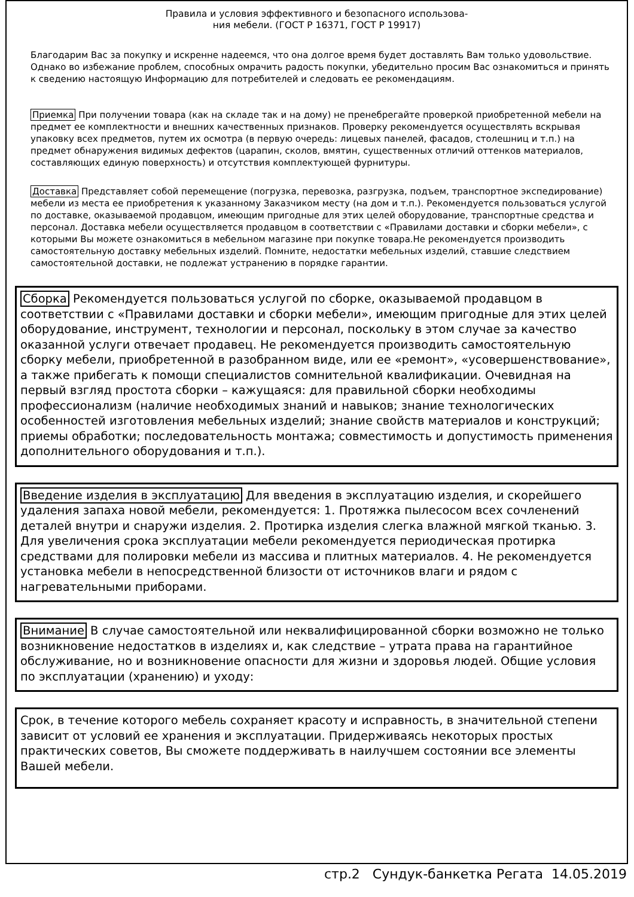Правила и условия эффективного и безопасного использова-
ния мебели. (ГОСТ Р 16371, ГОСТ Р 19917)
Благодарим Вас за покупку и искренне надеемся, что она долгое время будет доставлять Вам только удовольствие. Однако во избежание проблем, способных омрачить радость покупки, убедительно просим Вас ознакомиться и принять к сведению настоящую Информацию для потребителей и следовать ее рекомендациям.
Приемка При получении товара (как на складе так и на дому) не пренебрегайте проверкой приобретенной мебели на предмет ее комплектности и внешних качественных признаков. Проверку рекомендуется осуществлять вскрывая упаковку всех предметов, путем их осмотра (в первую очередь: лицевых панелей, фасадов, столешниц и т.п.) на предмет обнаружения видимых дефектов (царапин, сколов, вмятин, существенных отличий оттенков материалов, составляющих единую поверхность) и отсутствия комплектующей фурнитуры.
Доставка Представляет собой перемещение (погрузка, перевозка, разгрузка, подъем, транспортное экспедирование) мебели из места ее приобретения к указанному Заказчиком месту (на дом и т.п.). Рекомендуется пользоваться услугой по доставке, оказываемой продавцом, имеющим пригодные для этих целей оборудование, транспортные средства и персонал. Доставка мебели осуществляется продавцом в соответствии с «Правилами доставки и сборки мебели», с которыми Вы можете ознакомиться в мебельном магазине при покупке товара.Не рекомендуется производить самостоятельную доставку мебельных изделий. Помните, недостатки мебельных изделий, ставшие следствием самостоятельной доставки, не подлежат устранению в порядке гарантии.
Сборка Рекомендуется пользоваться услугой по сборке, оказываемой продавцом в соответствии с «Правилами доставки и сборки мебели», имеющим пригодные для этих целей оборудование, инструмент, технологии и персонал, поскольку в этом случае за качество оказанной услуги отвечает продавец. Не рекомендуется производить самостоятельную сборку мебели, приобретенной в разобранном виде, или ее «ремонт», «усовершенствование», а также прибегать к помощи специалистов сомнительной квалификации. Очевидная на первый взгляд простота сборки – кажущаяся: для правильной сборки необходимы профессионализм (наличие необходимых знаний и навыков; знание технологических особенностей изготовления мебельных изделий; знание свойств материалов и конструкций; приемы обработки; последовательность монтажа; совместимость и допустимость применения дополнительного оборудования и т.п.).
Введение изделия в эксплуатацию Для введения в эксплуатацию изделия, и скорейшего удаления запаха новой мебели, рекомендуется: 1. Протяжка пылесосом всех сочленений деталей внутри и снаружи изделия. 2. Протирка изделия слегка влажной мягкой тканью. 3. Для увеличения срока эксплуатации мебели рекомендуется периодическая протирка средствами для полировки мебели из массива и плитных материалов. 4. Не рекомендуется установка мебели в непосредственной близости от источников влаги и рядом с нагревательными приборами.
Внимание В случае самостоятельной или неквалифицированной сборки возможно не только возникновение недостатков в изделиях и, как следствие – утрата права на гарантийное обслуживание, но и возникновение опасности для жизни и здоровья людей. Общие условия по эксплуатации (хранению) и уходу:
Срок, в течение которого мебель сохраняет красоту и исправность, в значительной степени зависит от условий ее хранения и эксплуатации. Придерживаясь некоторых простых практических советов, Вы сможете поддерживать в наилучшем состоянии все элементы Вашей мебели.
стр.2 Сундук-банкетка Регата 14.05.2019